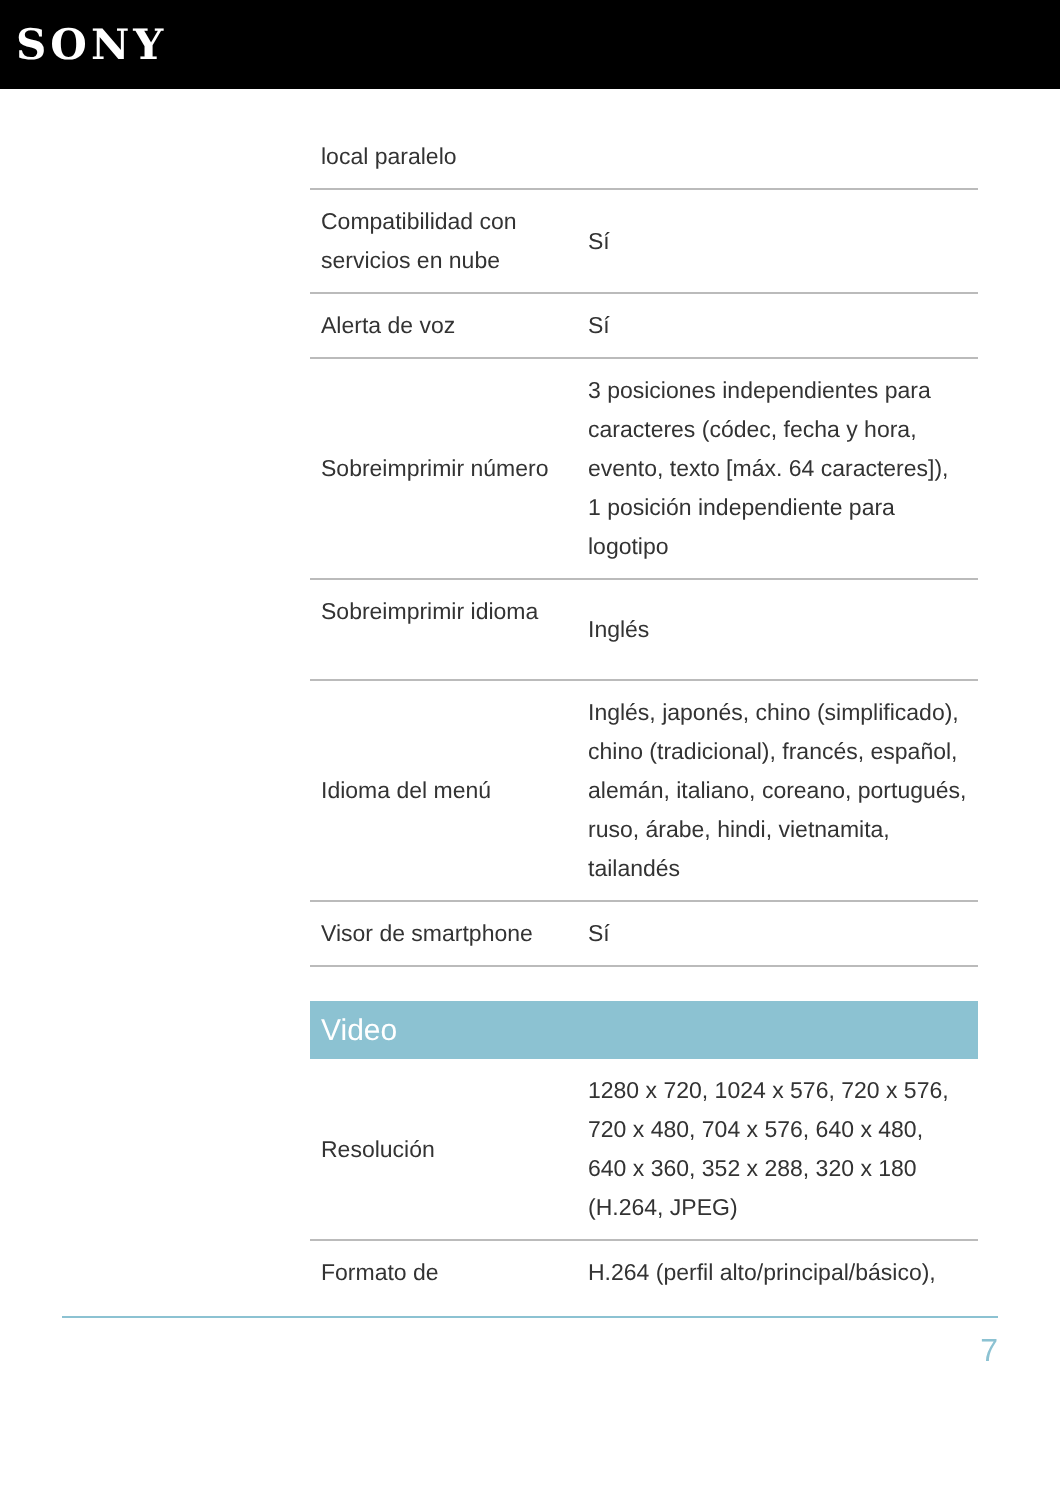SONY
| local paralelo | |
| Compatibilidad con servicios en nube | Sí |
| Alerta de voz | Sí |
| Sobreimprimir número | 3 posiciones independientes para caracteres (códec, fecha y hora, evento, texto [máx. 64 caracteres]), 1 posición independiente para logotipo |
| Sobreimprimir idioma | Inglés |
| Idioma del menú | Inglés, japonés, chino (simplificado), chino (tradicional), francés, español, alemán, italiano, coreano, portugués, ruso, árabe, hindi, vietnamita, tailandés |
| Visor de smartphone | Sí |
Video
| Resolución | 1280 x 720, 1024 x 576, 720 x 576, 720 x 480, 704 x 576, 640 x 480, 640 x 360, 352 x 288, 320 x 180 (H.264, JPEG) |
| Formato de | H.264 (perfil alto/principal/básico), |
7